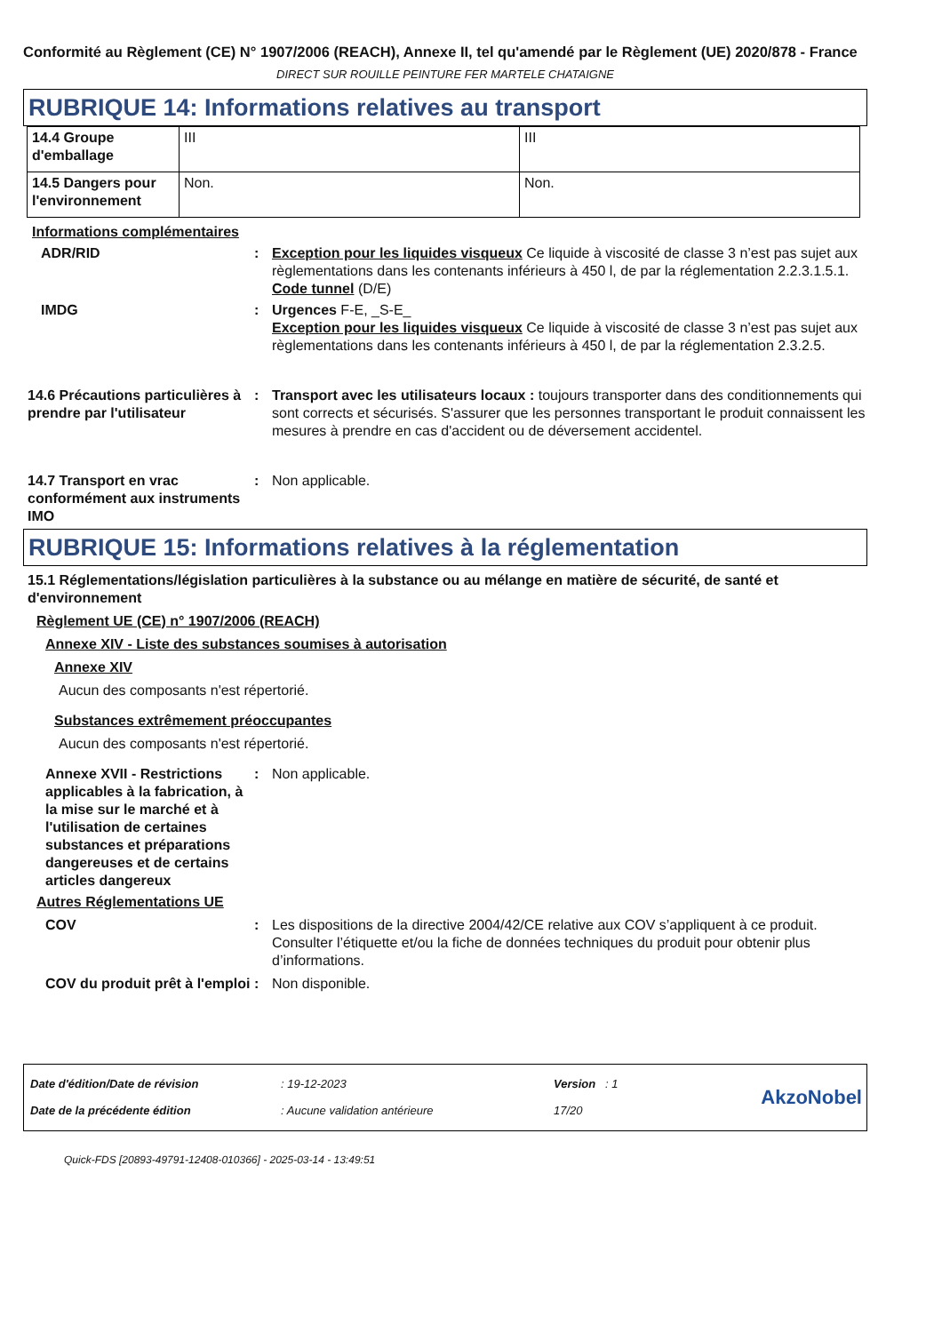Conformité au Règlement (CE) N° 1907/2006 (REACH), Annexe II, tel qu'amendé par le Règlement (UE) 2020/878 - France
DIRECT SUR ROUILLE PEINTURE FER MARTELE CHATAIGNE
RUBRIQUE 14: Informations relatives au transport
| 14.4 Groupe d'emballage | III | III |
| 14.5 Dangers pour l'environnement | Non. | Non. |
Informations complémentaires
ADR/RID : Exception pour les liquides visqueux Ce liquide à viscosité de classe 3 n’est pas sujet aux règlementations dans les contenants inférieurs à 450 l, de par la réglementation 2.2.3.1.5.1.
Code tunnel (D/E)
IMDG : Urgences F-E, _S-E_
Exception pour les liquides visqueux Ce liquide à viscosité de classe 3 n’est pas sujet aux règlementations dans les contenants inférieurs à 450 l, de par la réglementation 2.3.2.5.
14.6 Précautions particulières à prendre par l'utilisateur
: Transport avec les utilisateurs locaux : toujours transporter dans des conditionnements qui sont corrects et sécurisés. S'assurer que les personnes transportant le produit connaissent les mesures à prendre en cas d'accident ou de déversement accidentel.
14.7 Transport en vrac conformément aux instruments IMO
: Non applicable.
RUBRIQUE 15: Informations relatives à la réglementation
15.1 Réglementations/législation particulières à la substance ou au mélange en matière de sécurité, de santé et d'environnement
Règlement UE (CE) n° 1907/2006 (REACH)
Annexe XIV - Liste des substances soumises à autorisation
Annexe XIV
Aucun des composants n'est répertorié.
Substances extrêmement préoccupantes
Aucun des composants n'est répertorié.
Annexe XVII - Restrictions applicables à la fabrication, à la mise sur le marché et à l'utilisation de certaines substances et préparations dangereuses et de certains articles dangereux
: Non applicable.
Autres Réglementations UE
COV : Les dispositions de la directive 2004/42/CE relative aux COV s’appliquent à ce produit. Consulter l’étiquette et/ou la fiche de données techniques du produit pour obtenir plus d’informations.
COV du produit prêt à l'emploi
: Non disponible.
| Date d'édition/Date de révision | : 19-12-2023 | Version : 1 |
| Date de la précédente édition | : Aucune validation antérieure | 17/20 |
AkzoNobel
Quick-FDS [20893-49791-12408-010366] - 2025-03-14 - 13:49:51